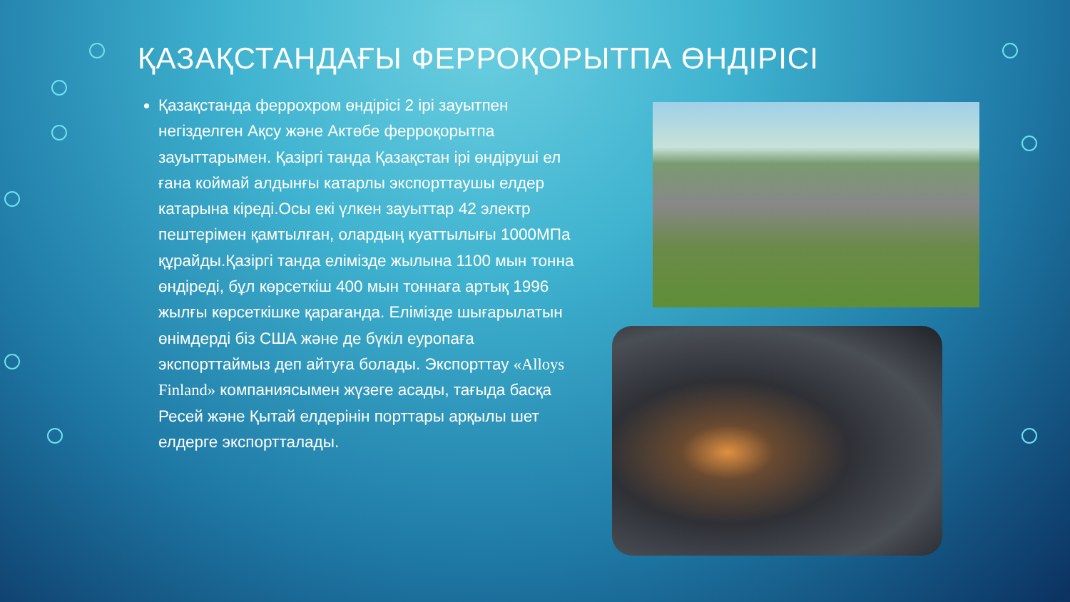ҚАЗАҚСТАНДАҒЫ ФЕРРОҚОРЫТПА ӨНДІРІСІ
Қазақстанда феррохром өндірісі 2 ірі зауытпен негізделген Ақсу және Актөбе ферроқорытпа зауыттарымен. Қазіргі танда Қазақстан ірі өндіруші ел ғана коймай алдынғы катарлы экспорттаушы елдер катарына кіреді.Осы екі үлкен зауыттар 42 электр пештерімен қамтылған, олардың куаттылығы 1000МПа құрайды.Қазіргі танда елімізде жылына 1100 мын тонна өндіреді, бұл көрсеткіш 400 мын тоннаға артық 1996 жылғы көрсеткішке қарағанда. Елімізде шығарылатын өнімдерді біз США және де бүкіл еуропаға экспорттаймыз деп айтуға болады. Экспорттау «Alloys Finland» компаниясымен жүзеге асады, тағыда басқа Ресей және Қытай елдерінін порттары арқылы шет елдерге экспортталады.